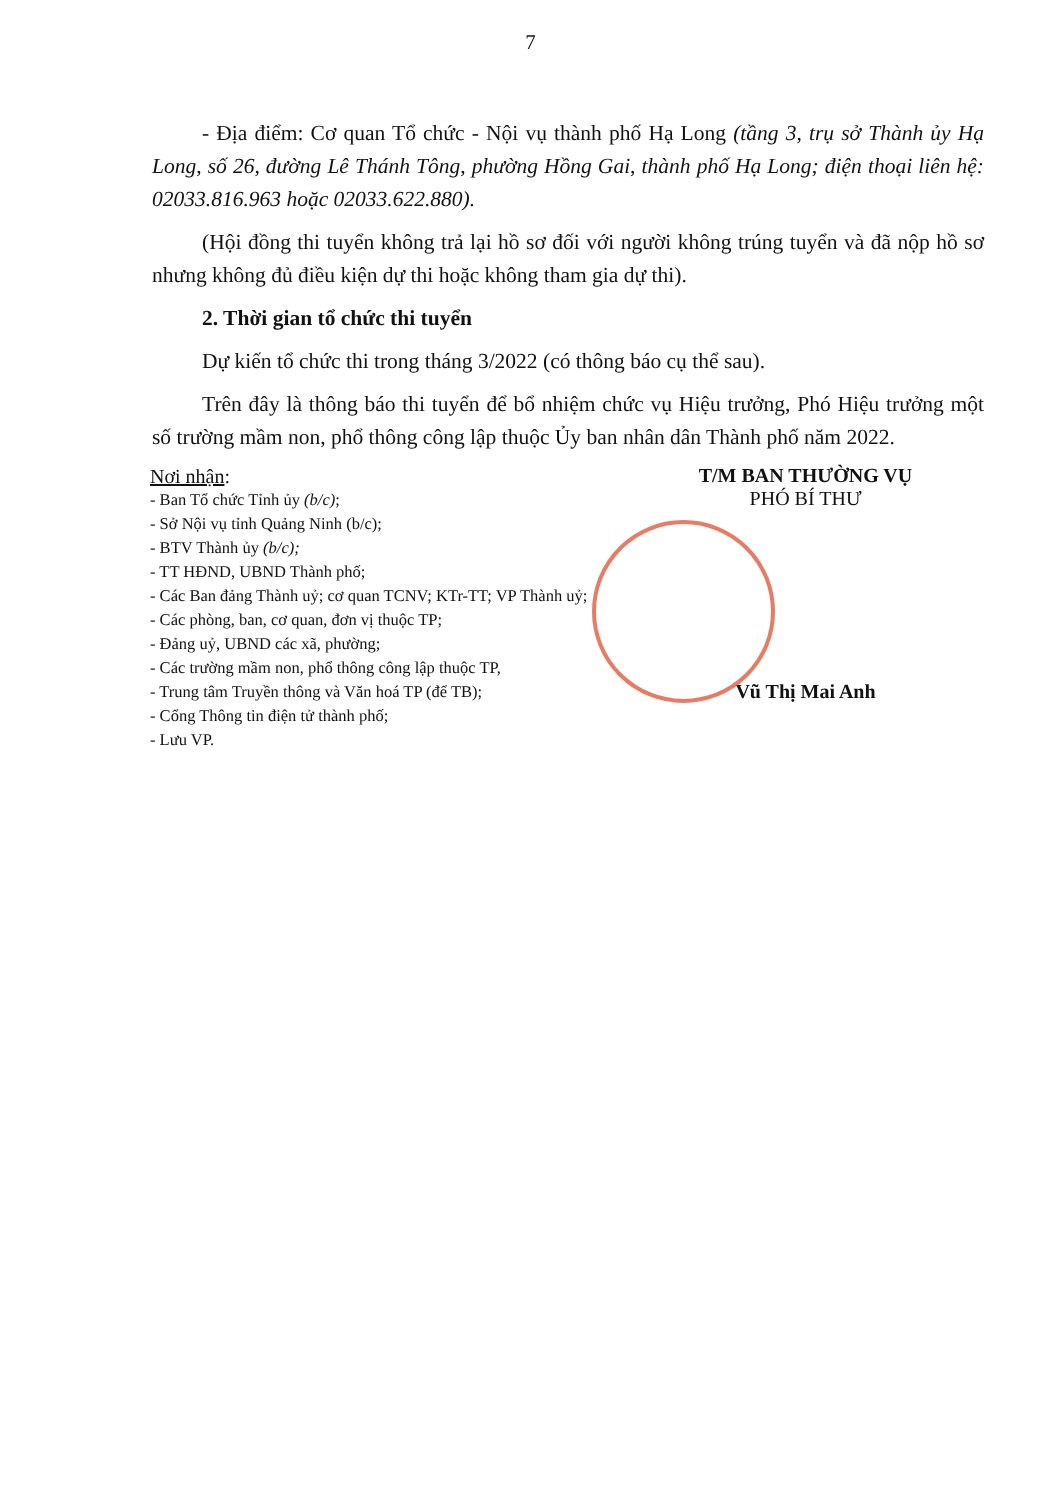7
- Địa điểm: Cơ quan Tổ chức - Nội vụ thành phố Hạ Long (tầng 3, trụ sở Thành ủy Hạ Long, số 26, đường Lê Thánh Tông, phường Hồng Gai, thành phố Hạ Long; điện thoại liên hệ: 02033.816.963 hoặc 02033.622.880).
(Hội đồng thi tuyển không trả lại hồ sơ đối với người không trúng tuyển và đã nộp hồ sơ nhưng không đủ điều kiện dự thi hoặc không tham gia dự thi).
2. Thời gian tổ chức thi tuyển
Dự kiến tổ chức thi trong tháng 3/2022 (có thông báo cụ thể sau).
Trên đây là thông báo thi tuyển để bổ nhiệm chức vụ Hiệu trưởng, Phó Hiệu trưởng một số trường mầm non, phổ thông công lập thuộc Ủy ban nhân dân Thành phố năm 2022.
Nơi nhận:
- Ban Tổ chức Tỉnh ủy (b/c);
- Sở Nội vụ tỉnh Quảng Ninh (b/c);
- BTV Thành ủy (b/c);
- TT HĐND, UBND Thành phố;
- Các Ban đảng Thành uỷ; cơ quan TCNV; KTr-TT; VP Thành uỷ;
- Các phòng, ban, cơ quan, đơn vị thuộc TP;
- Đảng uỷ, UBND các xã, phường;
- Các trường mầm non, phổ thông công lập thuộc TP,
- Trung tâm Truyền thông và Văn hoá TP (để TB);
- Cổng Thông tin điện tử thành phố;
- Lưu VP.
T/M BAN THƯỜNG VỤ
PHÓ BÍ THƯ
Vũ Thị Mai Anh